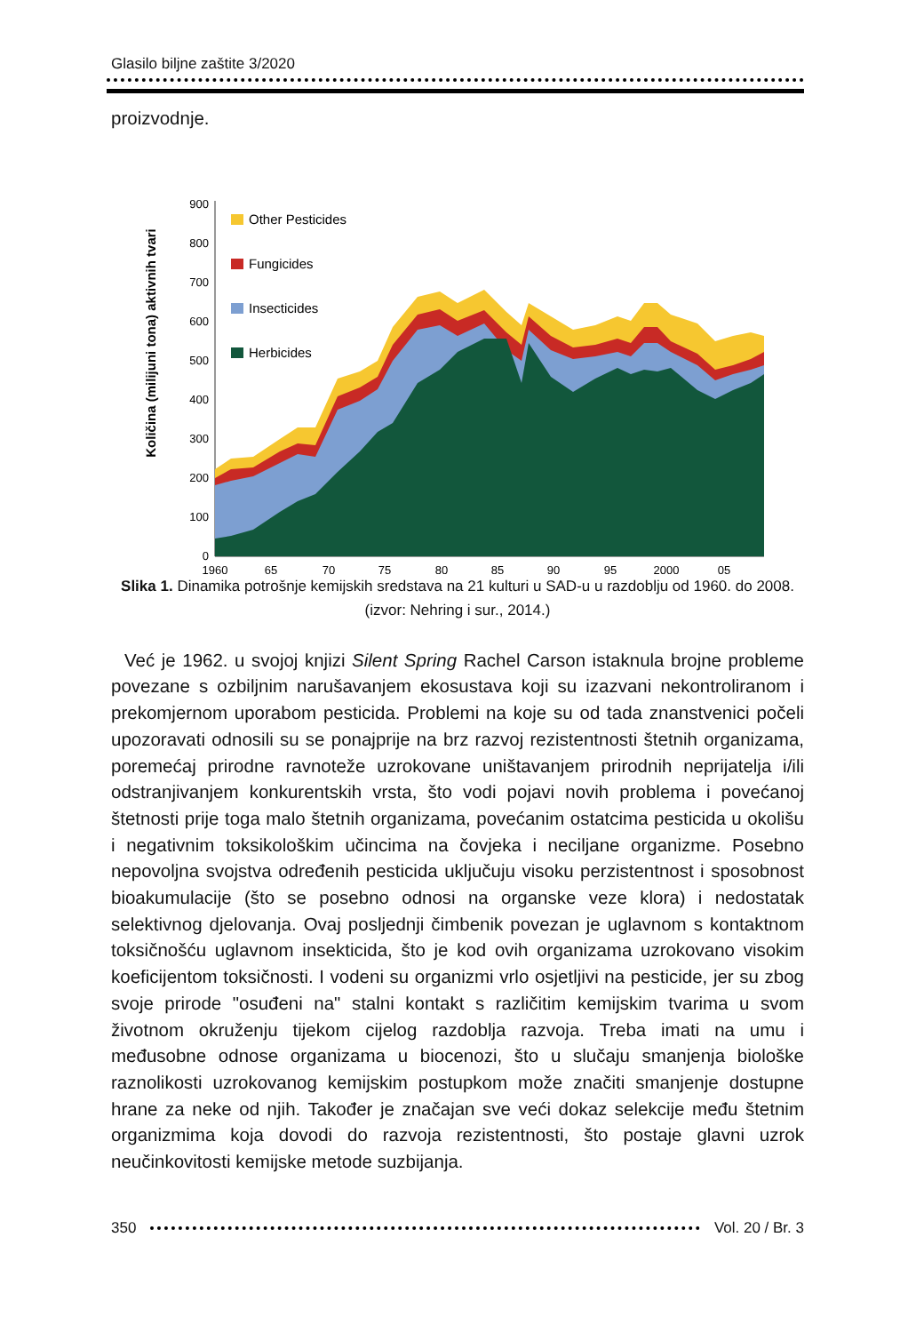Glasilo biljne zaštite 3/2020
proizvodnje.
Količina (milijuni tona) aktivnih tvari
0
100
200
300
400
500
600
700
800
900
Other Pesticides
Fungicides
Insecticides
Herbicides
1960
65
70
75
80
85
90
95
2000
05
Slika 1. Dinamika potrošnje kemijskih sredstava na 21 kulturi u SAD-u u razdoblju od 1960. do 2008. (izvor: Nehring i sur., 2014.)
Već je 1962. u svojoj knjizi Silent Spring Rachel Carson istaknula brojne probleme povezane s ozbiljnim narušavanjem ekosustava koji su izazvani nekontroliranom i prekomjernom uporabom pesticida. Problemi na koje su od tada znanstvenici počeli upozoravati odnosili su se ponajprije na brz razvoj rezistentnosti štetnih organizama, poremećaj prirodne ravnoteže uzrokovane uništavanjem prirodnih neprijatelja i/ili odstranjivanjem konkurentskih vrsta, što vodi pojavi novih problema i povećanoj štetnosti prije toga malo štetnih organizama, povećanim ostatcima pesticida u okolišu i negativnim toksikološkim učincima na čovjeka i neciljane organizme. Posebno nepovoljna svojstva određenih pesticida uključuju visoku perzistentnost i sposobnost bioakumulacije (što se posebno odnosi na organske veze klora) i nedostatak selektivnog djelovanja. Ovaj posljednji čimbenik povezan je uglavnom s kontaktnom toksičnošću uglavnom insekticida, što je kod ovih organizama uzrokovano visokim koeficijentom toksičnosti. I vodeni su organizmi vrlo osjetljivi na pesticide, jer su zbog svoje prirode "osuđeni na" stalni kontakt s različitim kemijskim tvarima u svom životnom okruženju tijekom cijelog razdoblja razvoja. Treba imati na umu i međusobne odnose organizama u biocenozi, što u slučaju smanjenja biološke raznolikosti uzrokovanog kemijskim postupkom može značiti smanjenje dostupne hrane za neke od njih. Također je značajan sve veći dokaz selekcije među štetnim organizmima koja dovodi do razvoja rezistentnosti, što postaje glavni uzrok neučinkovitosti kemijske metode suzbijanja.
350 Vol. 20 / Br. 3